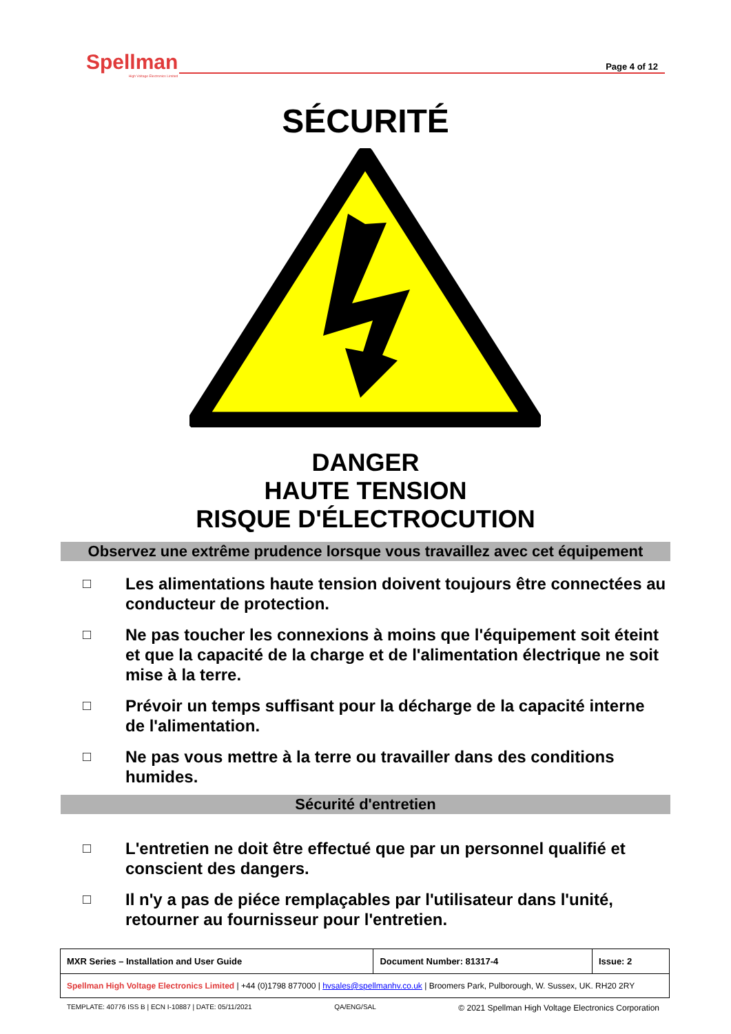Spellman
High Voltage Electronics Limited
Page 4 of 12
SÉCURITÉ
DANGER
HAUTE TENSION
RISQUE D'ÉLECTROCUTION
Observez une extrême prudence lorsque vous travaillez avec cet équipement
□ Les alimentations haute tension doivent toujours être connectées au conducteur de protection.
□ Ne pas toucher les connexions à moins que l'équipement soit éteint et que la capacité de la charge et de l'alimentation électrique ne soit mise à la terre.
□ Prévoir un temps suffisant pour la décharge de la capacité interne de l'alimentation.
□ Ne pas vous mettre à la terre ou travailler dans des conditions humides.
Sécurité d'entretien
□ L'entretien ne doit être effectué que par un personnel qualifié et conscient des dangers.
□ Il n'y a pas de piéce remplaçables par l'utilisateur dans l'unité, retourner au fournisseur pour l'entretien.
| MXR Series – Installation and User Guide | Document Number: 81317-4 | Issue: 2 |
| Spellman High Voltage Electronics Limited / +44 (0)1798 877000 / hvsales@spellmanhv.co.uk / Broomers Park, Pulborough, W. Sussex, UK. RH20 2RY | | |
TEMPLATE: 40776 ISS B | ECN I-10887 | DATE: 05/11/2021 QA/ENG/SAL © 2021 Spellman High Voltage Electronics Corporation